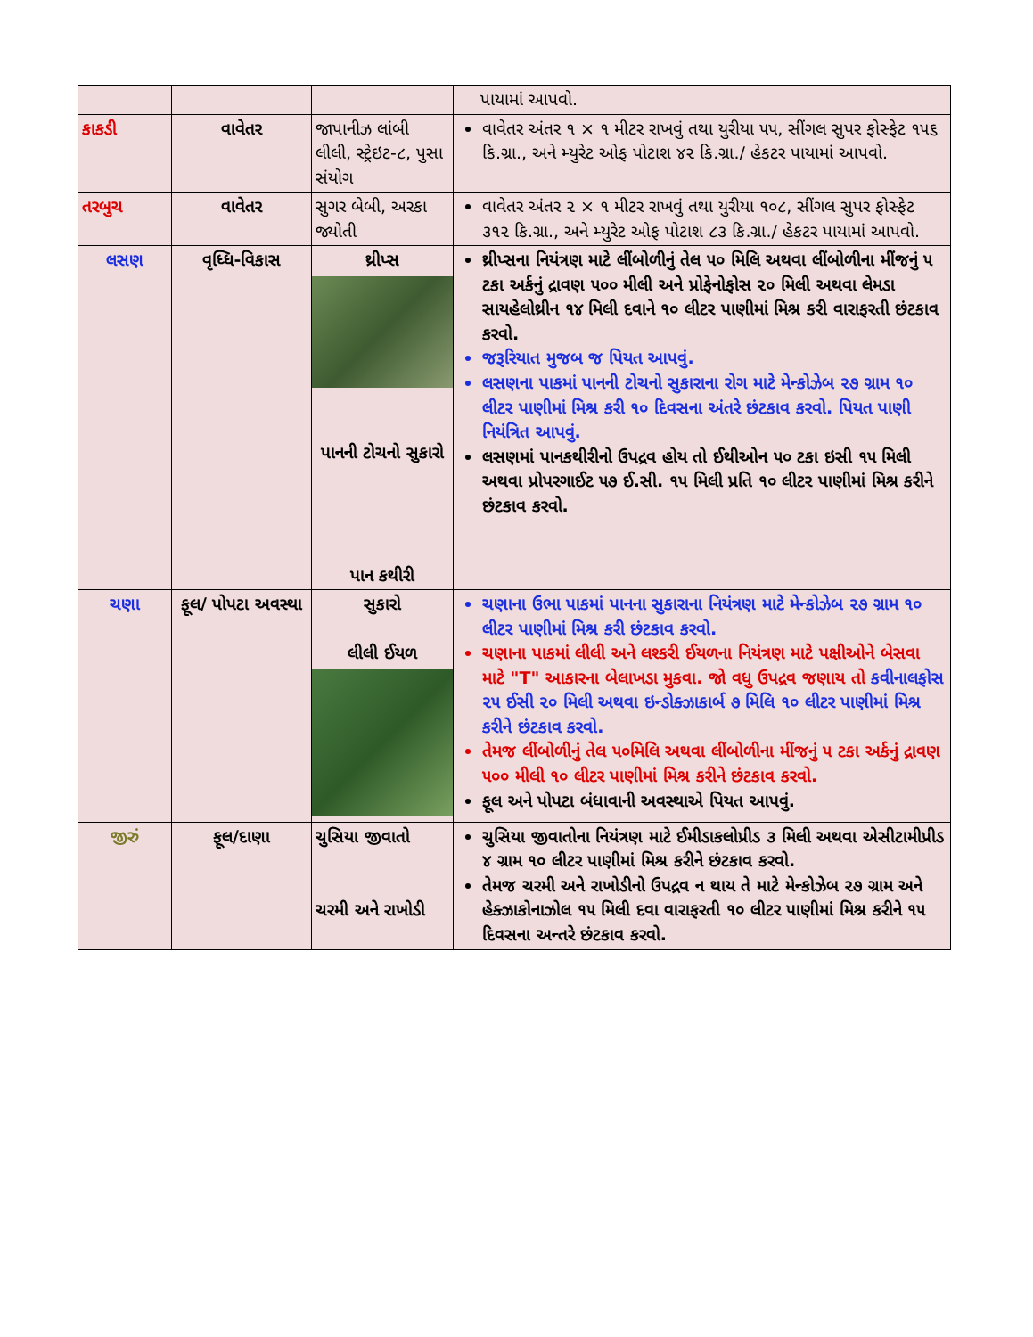| | | | પાયામાં આપવો. |
| કાકડી | વાવેતર | જાપાનીઝ લાંબી લીલી, સ્ટ્રેઇટ-૮, પુસા સંયોગ | વાવેતર અંતર ૧ × ૧ મીટર રાખવું તથા યુરીયા ૫૫, સીંગલ સુપર ફોસ્ફેટ ૧૫૬ કિ.ગ્રા., અને મ્યુરેટ ઓફ પોટાશ ૪૨ કિ.ગ્રા./ હેકટર પાયામાં આપવો. |
| તરબુચ | વાવેતર | સુગર બેબી, અરકા જ્યોતી | વાવેતર અંતર ૨ × ૧ મીટર રાખવું તથા યુરીયા ૧૦૮, સીંગલ સુપર ફોસ્ફેટ ૩૧૨ કિ.ગ્રા., અને મ્યુરેટ ઓફ પોટાશ ૮૩ કિ.ગ્રા./ હેકટર પાયામાં આપવો. |
| લસણ | વૃધ્ધિ-વિકાસ | થ્રીપ્સ પાનની ટોચનો સુકારો પાન કથીરી | થ્રીપ્સના નિયંત્રણ માટે લીંબોળીનું તેલ ૫૦ મિલિ અથવા લીંબોળીના મીંજનું ૫ ટકા અર્કનું દ્રાવણ ૫૦૦ મીલી અને પ્રોફેનોફોસ ૨૦ મિલી અથવા લેમડા સાયહેલોથ્રીન ૧૪ મિલી દવાને ૧૦ લીટર પાણીમાં મિશ્ર કરી વારાફરતી છંટકાવ કરવો. જરૂરિયાત મુજબ જ પિયત આપવું. લસણના પાકમાં પાનની ટોચનો સુકારાના રોગ માટે મેન્કોઝેબ ૨૭ ગ્રામ ૧૦ લીટર પાણીમાં મિશ્ર કરી ૧૦ દિવસના અંતરે છંટકાવ કરવો. પિયત પાણી નિયંત્રિત આપવું. લસણમાં પાનકથીરીનો ઉપદ્રવ હોય તો ઈથીઓન ૫૦ ટકા ઇસી ૧૫ મિલી અથવા પ્રોપરગાઈટ ૫૭ ઈ.સી. ૧૫ મિલી પ્રતિ ૧૦ લીટર પાણીમાં મિશ્ર કરીને છંટકાવ કરવો. |
| ચણા | ફૂલ/ પોપટા અવસ્થા | સુકારો લીલી ઈયળ | ચણાના ઉભા પાકમાં પાનના સુકારાના નિયંત્રણ માટે મેન્કોઝેબ ૨૭ ગ્રામ ૧૦ લીટર પાણીમાં મિશ્ર કરી છંટકાવ કરવો. ચણાના પાકમાં લીલી અને લશ્કરી ઈયળના નિયંત્રણ માટે પક્ષીઓને બેસવા માટે "T" આકારના બેલાખડા મુકવા. જો વધુ ઉપદ્રવ જણાય તો કવીનાલફોસ ૨૫ ઈસી ૨૦ મિલી અથવા ઇન્ડોક્ઝાકાર્બ ૭ મિલિ ૧૦ લીટર પાણીમાં મિશ્ર કરીને છંટકાવ કરવો. તેમજ લીંબોળીનું તેલ ૫૦મિલિ અથવા લીંબોળીના મીંજનું ૫ ટકા અર્કનું દ્રાવણ ૫૦૦ મીલી ૧૦ લીટર પાણીમાં મિશ્ર કરીને છંટકાવ કરવો. ફૂલ અને પોપટા બંધાવાની અવસ્થાએ પિયત આપવું. |
| જીરું | ફૂલ/દાણા | ચુસિયા જીવાતો ચરમી અને રાખોડી | ચુસિયા જીવાતોના નિયંત્રણ માટે ઈમીડાકલોપ્રીડ ૩ મિલી અથવા એસીટામીપ્રીડ ૪ ગ્રામ ૧૦ લીટર પાણીમાં મિશ્ર કરીને છંટકાવ કરવો. તેમજ ચરમી અને રાખોડીનો ઉપદ્રવ ન થાય તે માટે મેન્કોઝેબ ૨૭ ગ્રામ અને હેક્ઝાકોનાઝોલ ૧૫ મિલી દવા વારાફરતી ૧૦ લીટર પાણીમાં મિશ્ર કરીને ૧૫ દિવસના અન્તરે છંટકાવ કરવો. |